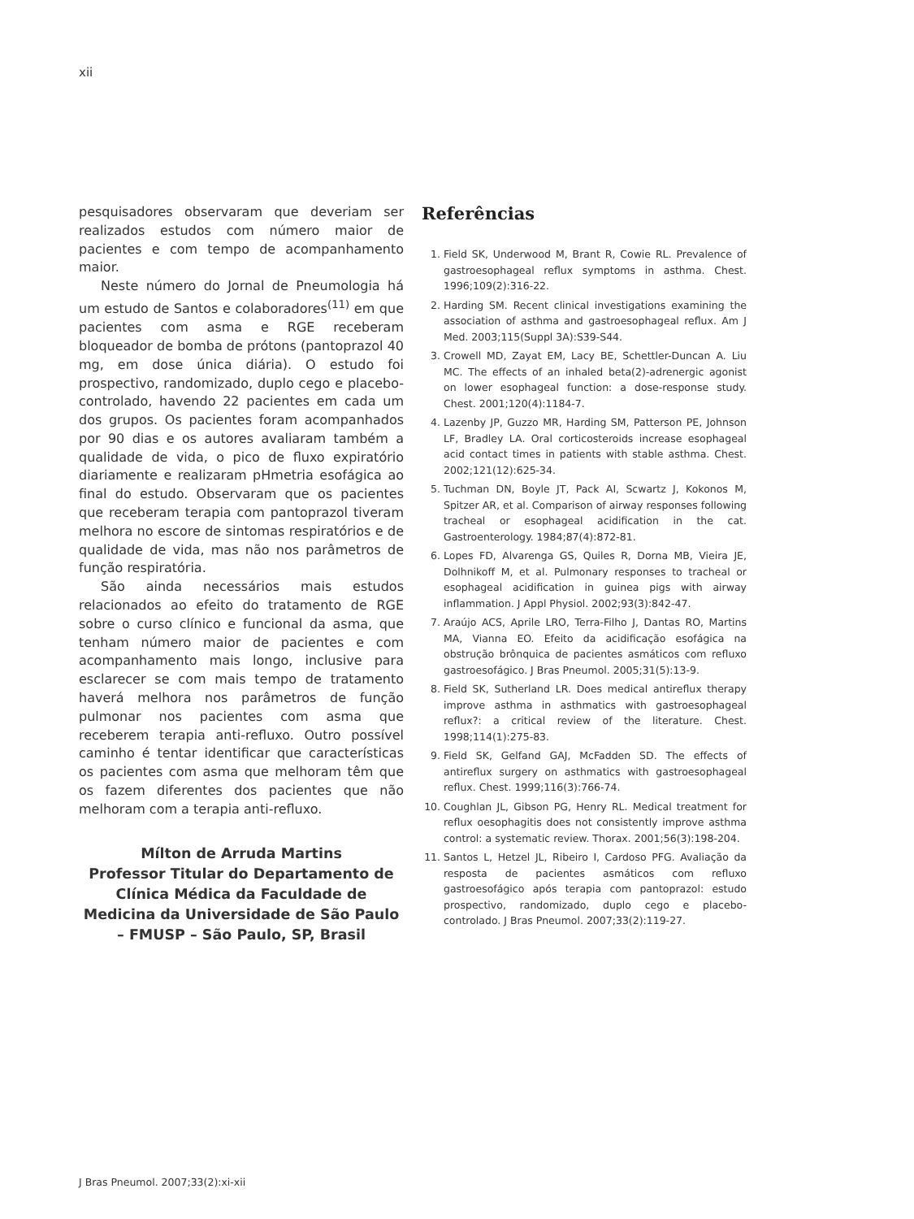xii
pesquisadores observaram que deveriam ser realizados estudos com número maior de pacientes e com tempo de acompanhamento maior.
Neste número do Jornal de Pneumologia há um estudo de Santos e colaboradores<sup>(11)</sup> em que pacientes com asma e RGE receberam bloqueador de bomba de prótons (pantoprazol 40 mg, em dose única diária). O estudo foi prospectivo, randomizado, duplo cego e placebo-controlado, havendo 22 pacientes em cada um dos grupos. Os pacientes foram acompanhados por 90 dias e os autores avaliaram também a qualidade de vida, o pico de fluxo expiratório diariamente e realizaram pHmetria esofágica ao final do estudo. Observaram que os pacientes que receberam terapia com pantoprazol tiveram melhora no escore de sintomas respiratórios e de qualidade de vida, mas não nos parâmetros de função respiratória.
São ainda necessários mais estudos relacionados ao efeito do tratamento de RGE sobre o curso clínico e funcional da asma, que tenham número maior de pacientes e com acompanhamento mais longo, inclusive para esclarecer se com mais tempo de tratamento haverá melhora nos parâmetros de função pulmonar nos pacientes com asma que receberem terapia anti-refluxo. Outro possível caminho é tentar identificar que características os pacientes com asma que melhoram têm que os fazem diferentes dos pacientes que não melhoram com a terapia anti-refluxo.
Mílton de Arruda Martins
Professor Titular do Departamento de Clínica Médica da Faculdade de Medicina da Universidade de São Paulo – FMUSP – São Paulo, SP, Brasil
Referências
1. Field SK, Underwood M, Brant R, Cowie RL. Prevalence of gastroesophageal reflux symptoms in asthma. Chest. 1996;109(2):316-22.
2. Harding SM. Recent clinical investigations examining the association of asthma and gastroesophageal reflux. Am J Med. 2003;115(Suppl 3A):S39-S44.
3. Crowell MD, Zayat EM, Lacy BE, Schettler-Duncan A. Liu MC. The effects of an inhaled beta(2)-adrenergic agonist on lower esophageal function: a dose-response study. Chest. 2001;120(4):1184-7.
4. Lazenby JP, Guzzo MR, Harding SM, Patterson PE, Johnson LF, Bradley LA. Oral corticosteroids increase esophageal acid contact times in patients with stable asthma. Chest. 2002;121(12):625-34.
5. Tuchman DN, Boyle JT, Pack AI, Scwartz J, Kokonos M, Spitzer AR, et al. Comparison of airway responses following tracheal or esophageal acidification in the cat. Gastroenterology. 1984;87(4):872-81.
6. Lopes FD, Alvarenga GS, Quiles R, Dorna MB, Vieira JE, Dolhnikoff M, et al. Pulmonary responses to tracheal or esophageal acidification in guinea pigs with airway inflammation. J Appl Physiol. 2002;93(3):842-47.
7. Araújo ACS, Aprile LRO, Terra-Filho J, Dantas RO, Martins MA, Vianna EO. Efeito da acidificação esofágica na obstrução brônquica de pacientes asmáticos com refluxo gastroesofágico. J Bras Pneumol. 2005;31(5):13-9.
8. Field SK, Sutherland LR. Does medical antireflux therapy improve asthma in asthmatics with gastroesophageal reflux?: a critical review of the literature. Chest. 1998;114(1):275-83.
9. Field SK, Gelfand GAJ, McFadden SD. The effects of antireflux surgery on asthmatics with gastroesophageal reflux. Chest. 1999;116(3):766-74.
10. Coughlan JL, Gibson PG, Henry RL. Medical treatment for reflux oesophagitis does not consistently improve asthma control: a systematic review. Thorax. 2001;56(3):198-204.
11. Santos L, Hetzel JL, Ribeiro I, Cardoso PFG. Avaliação da resposta de pacientes asmáticos com refluxo gastroesofágico após terapia com pantoprazol: estudo prospectivo, randomizado, duplo cego e placebo-controlado. J Bras Pneumol. 2007;33(2):119-27.
J Bras Pneumol. 2007;33(2):xi-xii